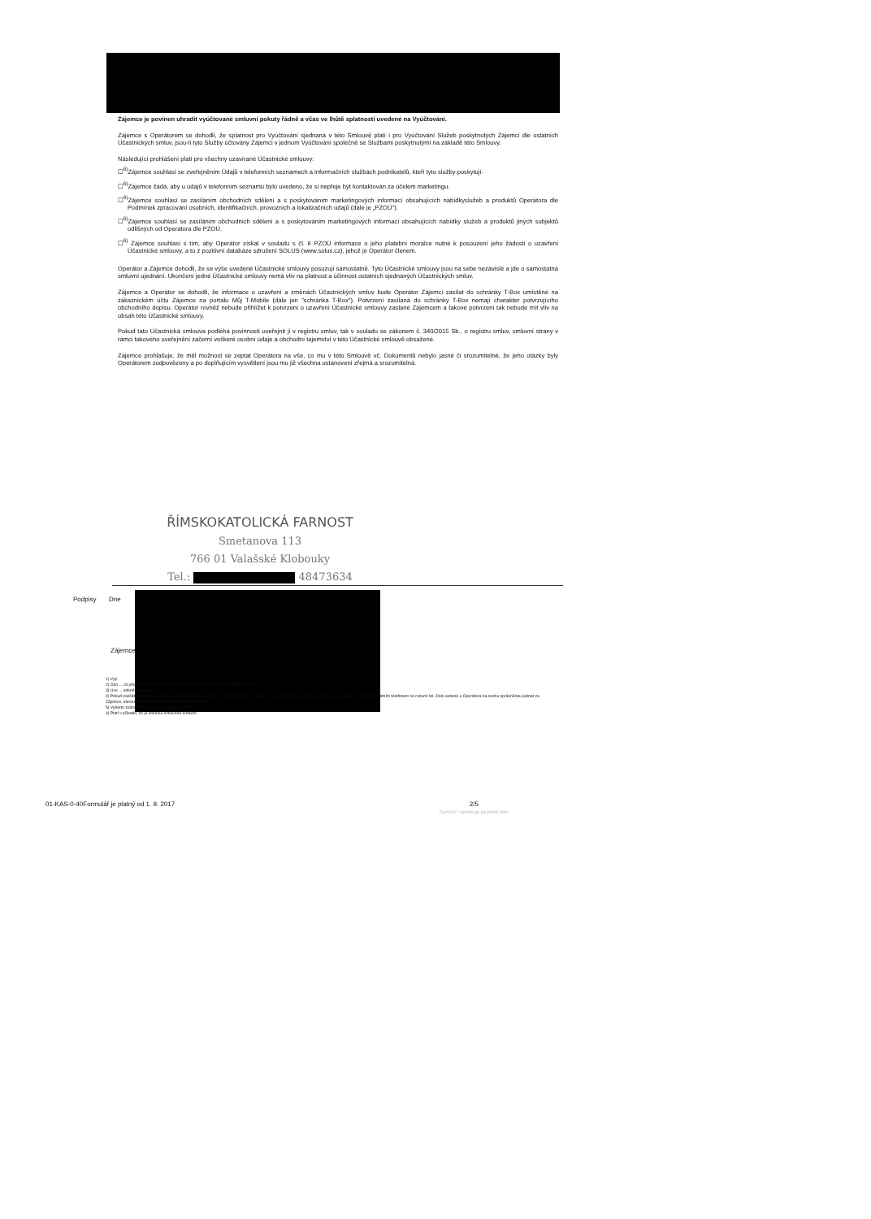Zájemce je povinen uhradit vyúčtované smluvní pokuty řádně a včas ve lhůtě splatnosti uvedené na Vyúčtování.
Zájemce s Operátorem se dohodli, že splatnost pro Vyúčtování sjednaná v této Smlouvě platí i pro Vyúčtování Služeb poskytnutých Zájemci dle ostatních Účastnických smluv, jsou-li tyto Služby účtovány Zájemci v jednom Vyúčtování společně se Službami poskytnutými na základě této Smlouvy.
Následující prohlášení platí pro všechny uzavírané Účastnické smlouvy:
☐<sup>6)</sup>Zájemce souhlasí se zveřejněním Údajů v telefonních seznamech a informačních službách podnikatelů, kteří tyto služby poskytují.
☐<sup>6)</sup>Zájemce žádá, aby u údajů v telefonním seznamu bylo uvedeno, že si nepřeje být kontaktován za účelem marketingu.
☐<sup>6)</sup>Zájemce souhlasí se zasíláním obchodních sdělení a s poskytováním marketingových informací obsahujících nabídkyslužeb a produktů Operátora dle Podmínek zpracování osobních, identifikačních, provozních a lokalizačních údajů (dále je „PZOÚ").
☐<sup>6)</sup>Zájemce souhlasí se zasíláním obchodních sdělení a s poskytováním marketingových informací obsahujících nabídky služeb a produktů jiných subjektů odlišných od Operátora dle PZOÚ.
☐<sup>6)</sup> Zájemce souhlasí s tím, aby Operátor získal v souladu s čl. 6 PZOÚ informace o jeho platební morálce nutné k posouzení jeho žádosti o uzavření Účastnické smlouvy, a to z pozitivní databáze sdružení SOLUS (www.solus.cz), jehož je Operátor členem.
Operátor a Zájemce dohodli, že se výše uvedené Účastnické smlouvy posuzují samostatně. Tyto Účastnické smlouvy jsou na sebe nezávislé a jde o samostatná smluvní ujednání. Ukončení jedné Účastnické smlouvy nemá vliv na platnost a účinnost ostatních sjednaných Účastnických smluv.
Zájemce a Operátor se dohodli, že informace o uzavření a změnách Účastnických smluv bude Operátor Zájemci zasílat do schránky T-Box umístěné na zákaznickém účtu Zájemce na portálu Můj T-Mobile (dále jen "schránka T-Box"). Potvrzení zasílaná do schránky T-Box nemají charakter potvrzujícího obchodního dopisu. Operátor rovněž nebude přihlížet k potvrzení o uzavření Účastnické smlouvy zaslané Zájemcem a takové potvrzení tak nebude mít vliv na obsah této Účastnické smlouvy.
Pokud tato Účastnická smlouva podléhá povinnosti uveřejnit ji v registru smluv, tak v souladu se zákonem č. 340/2015 Sb., o registru smluv, smluvní strany v rámci takového uveřejnění začerní veškeré osobní údaje a obchodní tajemství v této Účastnické smlouvě obsažené.
Zájemce prohlašuje, že měl možnost se zeptat Operátora na vše, co mu v této Smlouvě vč. Dokumentů nebylo jasné či srozumitelné, že jeho otázky byly Operátorem zodpovězeny a po doplňujícím vysvětlení jsou mu již všechna ustanovení zřejmá a srozumitelná.
ŘÍMSKOKATOLICKÁ FARNOST
Smetanova 113
766 01 Valašské Klobouky
Tel.: 48473634
Podpisy Dne
Zájemce
1) Vyp
2) Ozn ... ch předpisů, nabytí účinnosti Účastnické smlouvy jejím uveřejněním v reg
3) Uve ... edené u Zájemce.
4) Pokud zasíláte objednávku pomocí elektronických prostředků, uveďte jméno a příjmení osoby oprávněné jednat za Zájemce a kontaktní telefon (kontaktním telefonem se rozumí tel. číslo vedené u Operátora na osobu oprávněnou jednat za Zájemce, kterou Zájemce pověřil vyřizováním Smlouvy).
5) Vyberte způsob doručení Kurýr/Česká pošta
6) Platí v případě, že je kolonka označena křížkem.
01-KAS-0-40Formulář je platný od 1. 9. 2017 2/5
Symbol * označuje povinné pole